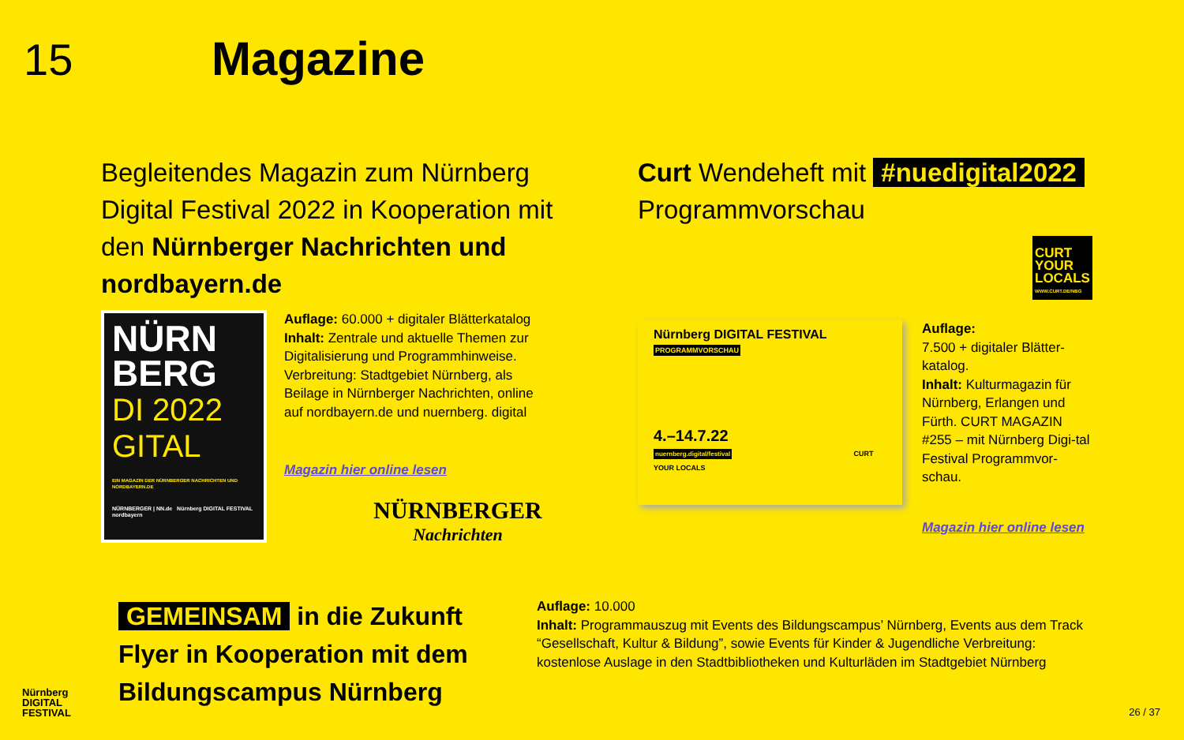15 Magazine
Begleitendes Magazin zum Nürnberg Digital Festival 2022 in Kooperation mit den Nürnberger Nachrichten und nordbayern.de
NÜRN
BERG
DI 2022
GITAL
EIN MAGAZIN DER NÜRNBERGER NACHRICHTEN UND NORDBAYERN.DE
NÜRNBERGER | NN.de Nürnberg DIGITAL FESTIVAL nordbayern
Auflage: 60.000 + digitaler Blätterkatalog
Inhalt: Zentrale und aktuelle Themen zur Digitalisierung und Programmhinweise. Verbreitung: Stadtgebiet Nürnberg, als Beilage in Nürnberger Nachrichten, online auf nordbayern.de und nuernberg. digital
Magazin hier online lesen
NÜRNBERGER
Nachrichten
Curt Wendeheft mit #nuedigital2022 Programmvorschau
CURT YOUR LOCALS
WWW.CURT.DE/NBG
Nürnberg DIGITAL FESTIVAL
PROGRAMMVORSCHAU
4.–14.7.22
nuernberg.digital/festival CURT YOUR LOCALS
Auflage:
7.500 + digitaler Blätter-katalog.
Inhalt: Kulturmagazin für Nürnberg, Erlangen und Fürth. CURT MAGAZIN #255 – mit Nürnberg Digi-tal Festival Programmvor-schau.
Magazin hier online lesen
GEMEINSAM in die Zukunft
Flyer in Kooperation mit dem
Bildungscampus Nürnberg
Auflage: 10.000
Inhalt: Programmauszug mit Events des Bildungscampus’ Nürnberg, Events aus dem Track “Gesellschaft, Kultur & Bildung”, sowie Events für Kinder & Jugendliche Verbreitung: kostenlose Auslage in den Stadtbibliotheken und Kulturläden im Stadtgebiet Nürnberg
Nürnberg
DIGITAL
FESTIVAL
26 / 37